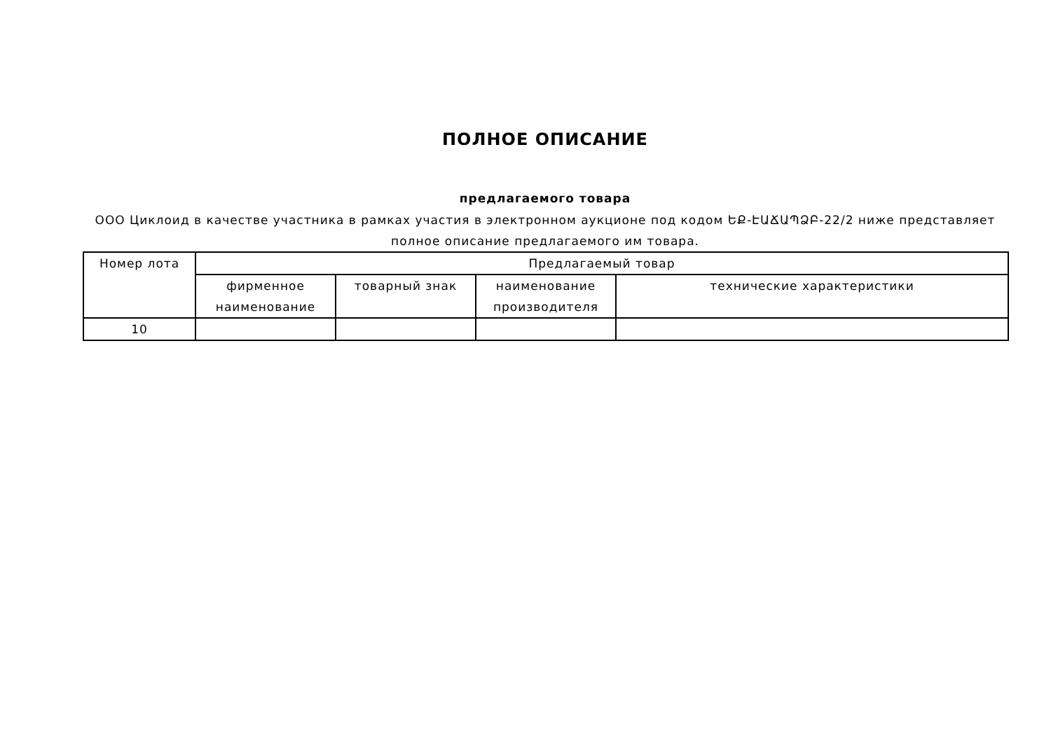ПОЛНОЕ ОПИСАНИЕ
предлагаемого товара
ООО Циклоид в качестве участника в рамках участия в электронном аукционе под кодом ԵՔ-ԷԱՃԱՊՁԲ-22/2 ниже представляет полное описание предлагаемого им товара.
| Номер лота | Предлагаемый товар | | | |
| --- | --- | --- | --- | --- |
| | фирменное наименование | товарный знак | наименование производителя | технические характеристики |
| 10 | | | | |